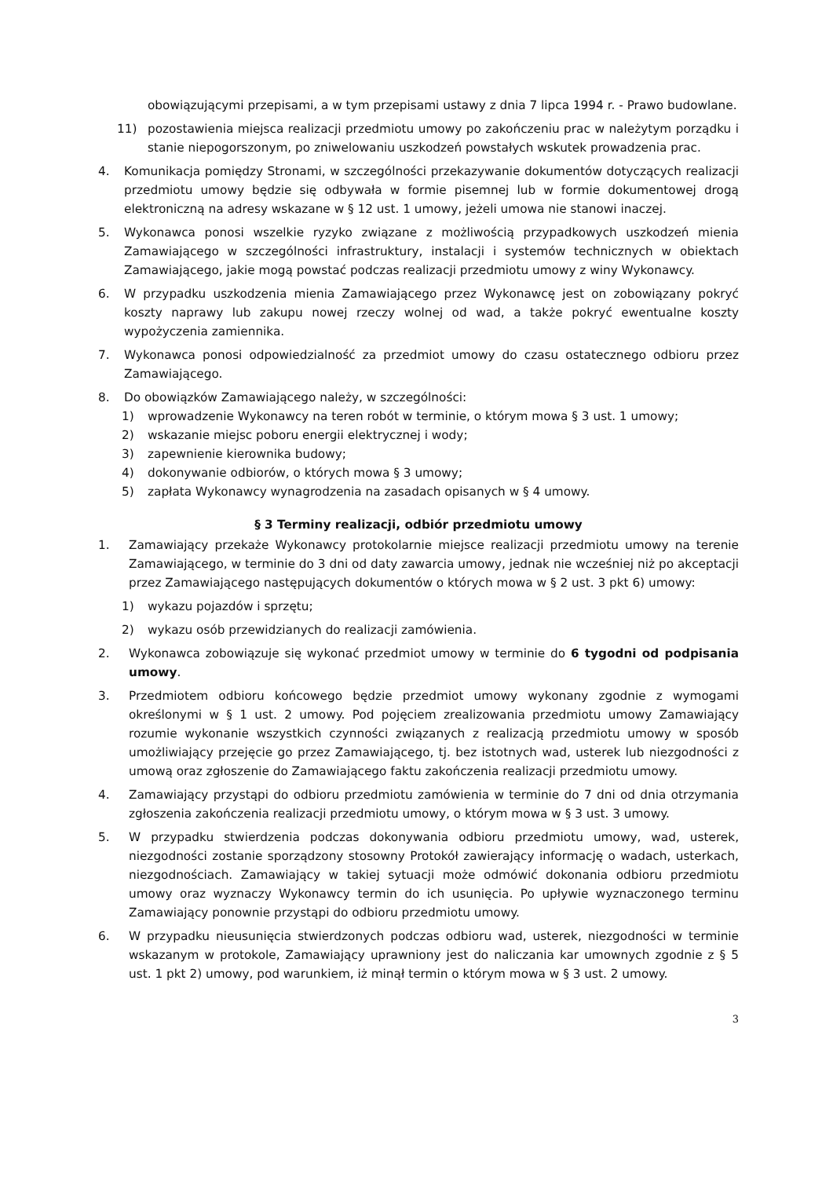obowiązującymi przepisami, a w tym przepisami ustawy z dnia 7 lipca 1994 r. - Prawo budowlane.
11) pozostawienia miejsca realizacji przedmiotu umowy po zakończeniu prac w należytym porządku i stanie niepogorszonym, po zniwelowaniu uszkodzeń powstałych wskutek prowadzenia prac.
4. Komunikacja pomiędzy Stronami, w szczególności przekazywanie dokumentów dotyczących realizacji przedmiotu umowy będzie się odbywała w formie pisemnej lub w formie dokumentowej drogą elektroniczną na adresy wskazane w § 12 ust. 1 umowy, jeżeli umowa nie stanowi inaczej.
5. Wykonawca ponosi wszelkie ryzyko związane z możliwością przypadkowych uszkodzeń mienia Zamawiającego w szczególności infrastruktury, instalacji i systemów technicznych w obiektach Zamawiającego, jakie mogą powstać podczas realizacji przedmiotu umowy z winy Wykonawcy.
6. W przypadku uszkodzenia mienia Zamawiającego przez Wykonawcę jest on zobowiązany pokryć koszty naprawy lub zakupu nowej rzeczy wolnej od wad, a także pokryć ewentualne koszty wypożyczenia zamiennika.
7. Wykonawca ponosi odpowiedzialność za przedmiot umowy do czasu ostatecznego odbioru przez Zamawiającego.
8. Do obowiązków Zamawiającego należy, w szczególności:
1) wprowadzenie Wykonawcy na teren robót w terminie, o którym mowa § 3 ust. 1 umowy;
2) wskazanie miejsc poboru energii elektrycznej i wody;
3) zapewnienie kierownika budowy;
4) dokonywanie odbiorów, o których mowa § 3 umowy;
5) zapłata Wykonawcy wynagrodzenia na zasadach opisanych w § 4 umowy.
§ 3 Terminy realizacji, odbiór przedmiotu umowy
1. Zamawiający przekaże Wykonawcy protokolarnie miejsce realizacji przedmiotu umowy na terenie Zamawiającego, w terminie do 3 dni od daty zawarcia umowy, jednak nie wcześniej niż po akceptacji przez Zamawiającego następujących dokumentów o których mowa w § 2 ust. 3 pkt 6) umowy:
1) wykazu pojazdów i sprzętu;
2) wykazu osób przewidzianych do realizacji zamówienia.
2. Wykonawca zobowiązuje się wykonać przedmiot umowy w terminie do 6 tygodni od podpisania umowy.
3. Przedmiotem odbioru końcowego będzie przedmiot umowy wykonany zgodnie z wymogami określonymi w § 1 ust. 2 umowy. Pod pojęciem zrealizowania przedmiotu umowy Zamawiający rozumie wykonanie wszystkich czynności związanych z realizacją przedmiotu umowy w sposób umożliwiający przejęcie go przez Zamawiającego, tj. bez istotnych wad, usterek lub niezgodności z umową oraz zgłoszenie do Zamawiającego faktu zakończenia realizacji przedmiotu umowy.
4. Zamawiający przystąpi do odbioru przedmiotu zamówienia w terminie do 7 dni od dnia otrzymania zgłoszenia zakończenia realizacji przedmiotu umowy, o którym mowa w § 3 ust. 3 umowy.
5. W przypadku stwierdzenia podczas dokonywania odbioru przedmiotu umowy, wad, usterek, niezgodności zostanie sporządzony stosowny Protokół zawierający informację o wadach, usterkach, niezgodnościach. Zamawiający w takiej sytuacji może odmówić dokonania odbioru przedmiotu umowy oraz wyznaczy Wykonawcy termin do ich usunięcia. Po upływie wyznaczonego terminu Zamawiający ponownie przystąpi do odbioru przedmiotu umowy.
6. W przypadku nieusunięcia stwierdzonych podczas odbioru wad, usterek, niezgodności w terminie wskazanym w protokole, Zamawiający uprawniony jest do naliczania kar umownych zgodnie z § 5 ust. 1 pkt 2) umowy, pod warunkiem, iż minął termin o którym mowa w § 3 ust. 2 umowy.
3